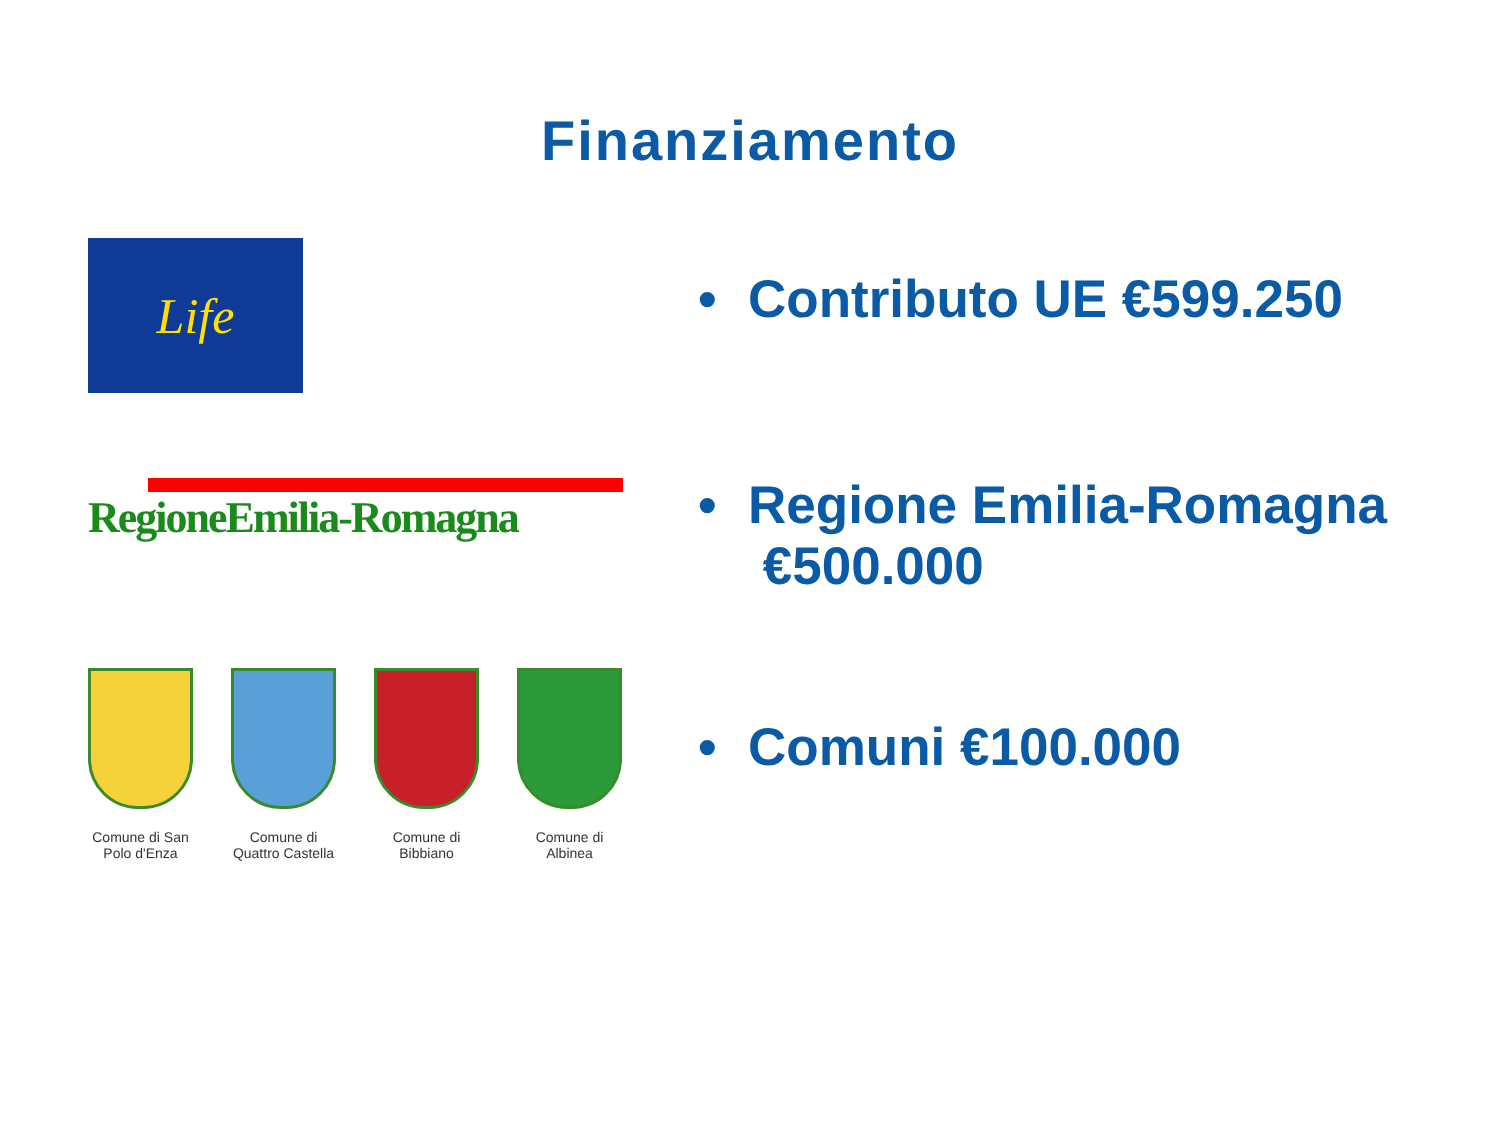Finanziamento
Life
RegioneEmilia-Romagna
Comune di San Polo d'Enza
Comune di Quattro Castella
Comune di Bibbiano
Comune di Albinea
• Contributo UE €599.250
• Regione Emilia-Romagna
€500.000
• Comuni €100.000